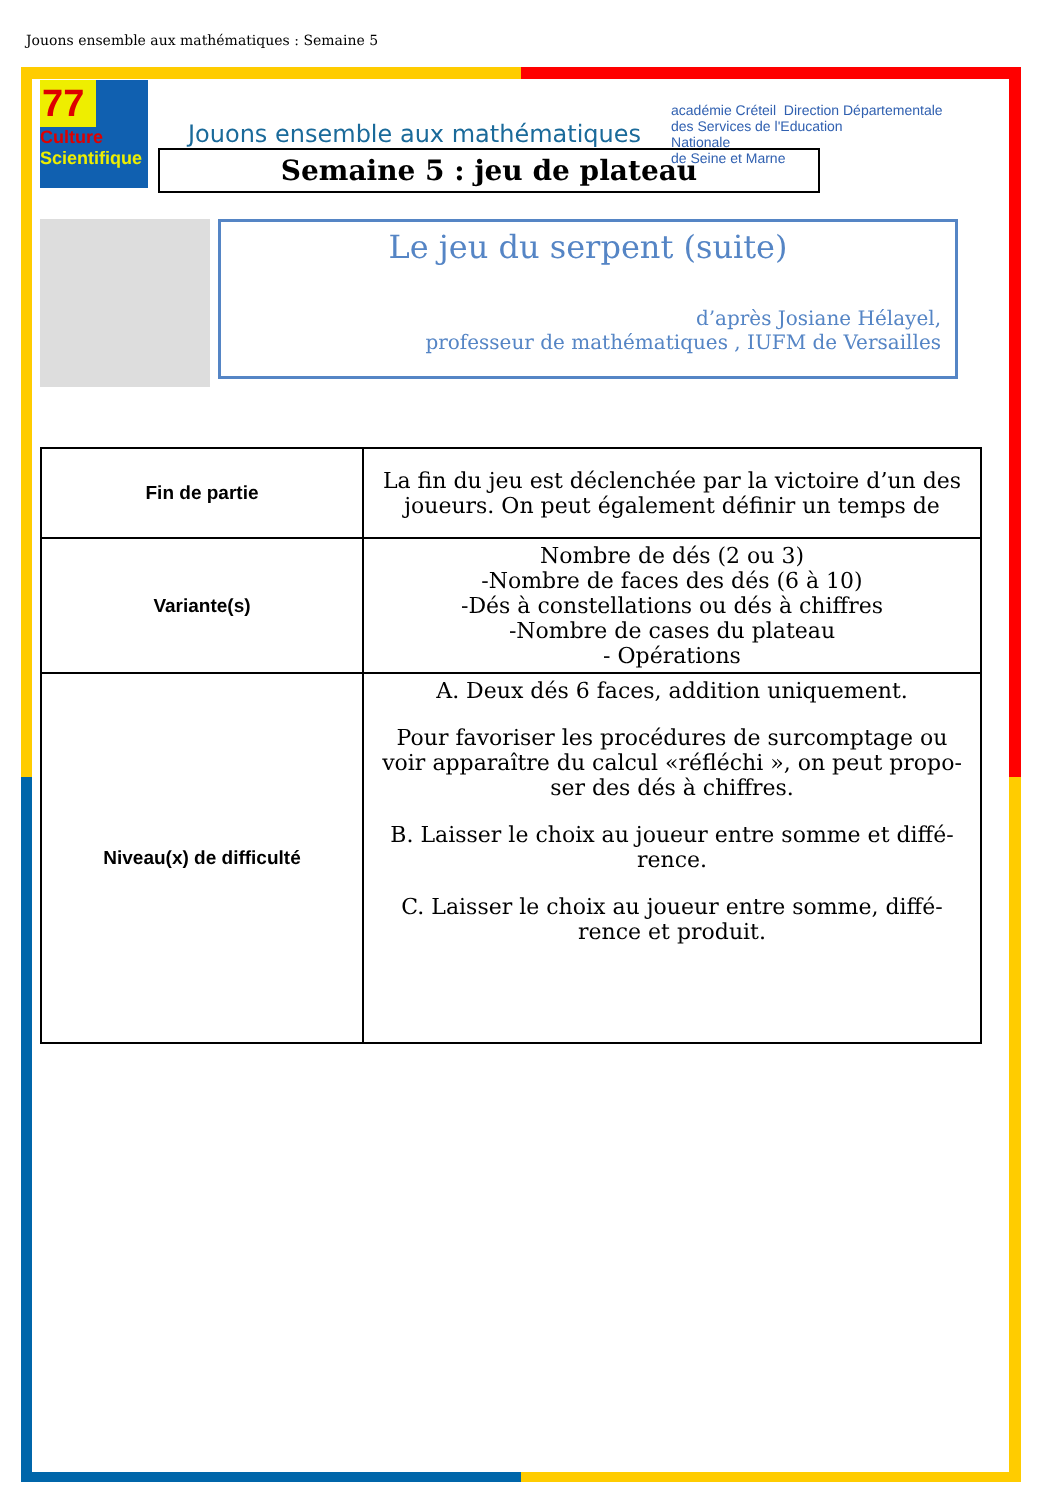Jouons ensemble aux mathématiques : Semaine 5
77
Culture
Scientifique
Jouons ensemble aux mathématiques
académie Créteil Direction Départementale
des Services de l'Education
Nationale
de Seine et Marne
Semaine 5 : jeu de plateau
Le jeu du serpent (suite)
d’après Josiane Hélayel,
professeur de mathématiques , IUFM de Versailles
| Fin de partie | La fin du jeu est déclenchée par la victoire d’un des joueurs. On peut également définir un temps de |
| Variante(s) | Nombre de dés (2 ou 3) -Nombre de faces des dés (6 à 10) -Dés à constellations ou dés à chiffres -Nombre de cases du plateau - Opérations |
| Niveau(x) de difficulté | A. Deux dés 6 faces, addition uniquement. Pour favoriser les procédures de surcomptage ou voir apparaître du calcul «réfléchi », on peut propo-ser des dés à chiffres. B. Laisser le choix au joueur entre somme et diffé-rence. C. Laisser le choix au joueur entre somme, diffé-rence et produit. |